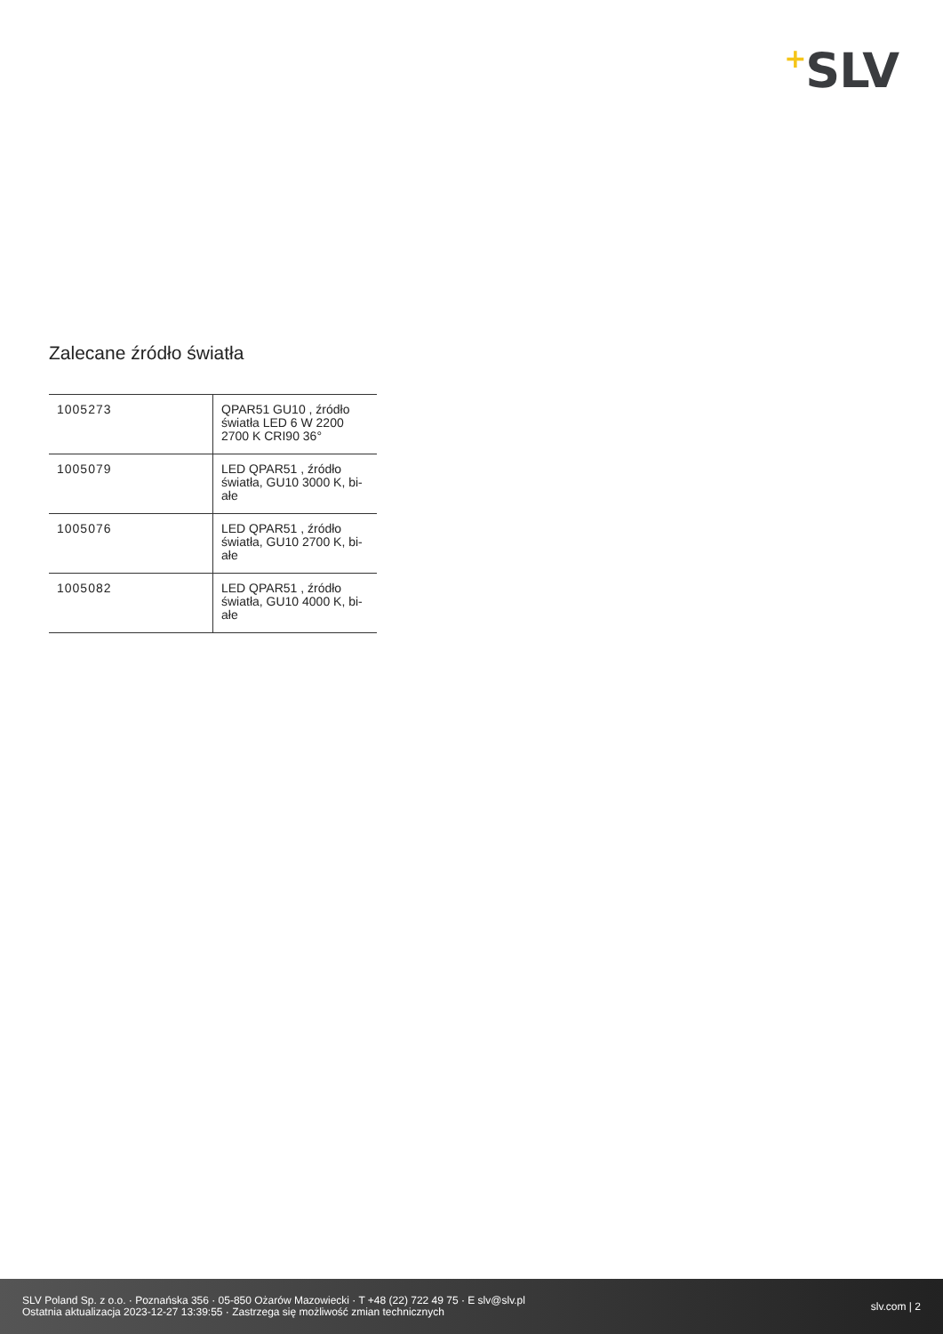+SLV
Zalecane źródło światła
| 1005273 | QPAR51 GU10 , źródło światła LED 6 W 2200 2700 K CRI90 36° |
| 1005079 | LED QPAR51 , źródło światła, GU10 3000 K, bi-ałe |
| 1005076 | LED QPAR51 , źródło światła, GU10 2700 K, bi-ałe |
| 1005082 | LED QPAR51 , źródło światła, GU10 4000 K, bi-ałe |
SLV Poland Sp. z o.o. · Poznańska 356 · 05-850 Ożarów Mazowiecki · T +48 (22) 722 49 75 · E slv@slv.pl
Ostatnia aktualizacja 2023-12-27 13:39:55 · Zastrzega się możliwość zmian technicznych
slv.com | 2